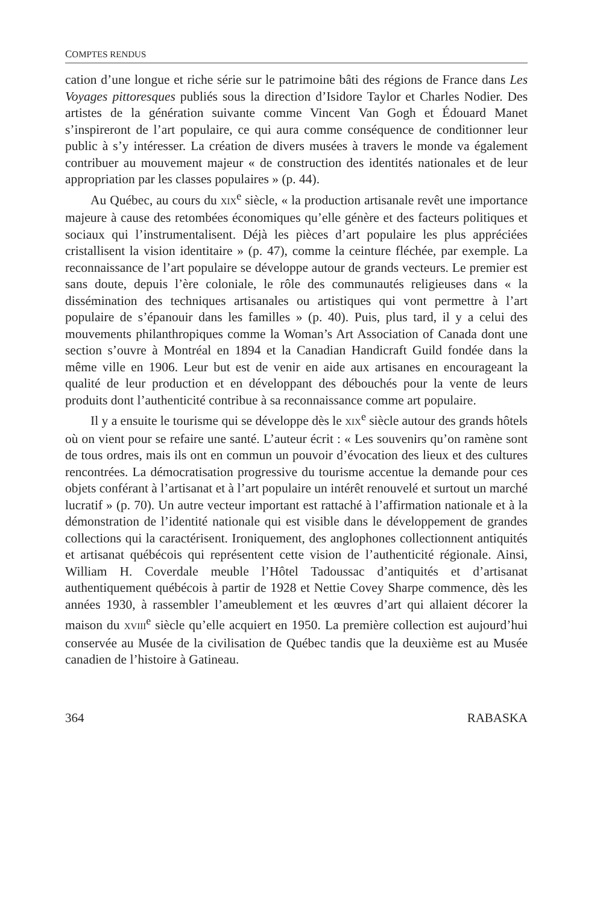COMPTES RENDUS
cation d’une longue et riche série sur le patrimoine bâti des régions de France dans Les Voyages pittoresques publiés sous la direction d’Isidore Taylor et Charles Nodier. Des artistes de la génération suivante comme Vincent Van Gogh et Édouard Manet s’inspireront de l’art populaire, ce qui aura comme conséquence de conditionner leur public à s’y intéresser. La création de divers musées à travers le monde va également contribuer au mouvement majeur « de construction des identités nationales et de leur appropriation par les classes populaires » (p. 44).
Au Québec, au cours du XIX<sup>e</sup> siècle, « la production artisanale revêt une importance majeure à cause des retombées économiques qu’elle génère et des facteurs politiques et sociaux qui l’instrumentalisent. Déjà les pièces d’art populaire les plus appréciées cristallisent la vision identitaire » (p. 47), comme la ceinture fléchée, par exemple. La reconnaissance de l’art populaire se développe autour de grands vecteurs. Le premier est sans doute, depuis l’ère coloniale, le rôle des communautés religieuses dans « la dissémination des techniques artisanales ou artistiques qui vont permettre à l’art populaire de s’épanouir dans les familles » (p. 40). Puis, plus tard, il y a celui des mouvements philanthropiques comme la Woman’s Art Association of Canada dont une section s’ouvre à Montréal en 1894 et la Canadian Handicraft Guild fondée dans la même ville en 1906. Leur but est de venir en aide aux artisanes en encourageant la qualité de leur production et en développant des débouchés pour la vente de leurs produits dont l’authenticité contribue à sa reconnaissance comme art populaire.
Il y a ensuite le tourisme qui se développe dès le XIX<sup>e</sup> siècle autour des grands hôtels où on vient pour se refaire une santé. L’auteur écrit : « Les souvenirs qu’on ramène sont de tous ordres, mais ils ont en commun un pouvoir d’évocation des lieux et des cultures rencontrées. La démocratisation progressive du tourisme accentue la demande pour ces objets conférant à l’artisanat et à l’art populaire un intérêt renouvelé et surtout un marché lucratif » (p. 70). Un autre vecteur important est rattaché à l’affirmation nationale et à la démonstration de l’identité nationale qui est visible dans le développement de grandes collections qui la caractérisent. Ironiquement, des anglophones collectionnent antiquités et artisanat québécois qui représentent cette vision de l’authenticité régionale. Ainsi, William H. Coverdale meuble l’Hôtel Tadoussac d’antiquités et d’artisanat authentiquement québécois à partir de 1928 et Nettie Covey Sharpe commence, dès les années 1930, à rassembler l’ameublement et les œuvres d’art qui allaient décorer la maison du XVIII<sup>e</sup> siècle qu’elle acquiert en 1950. La première collection est aujourd’hui conservée au Musée de la civilisation de Québec tandis que la deuxième est au Musée canadien de l’histoire à Gatineau.
364 RABASKA